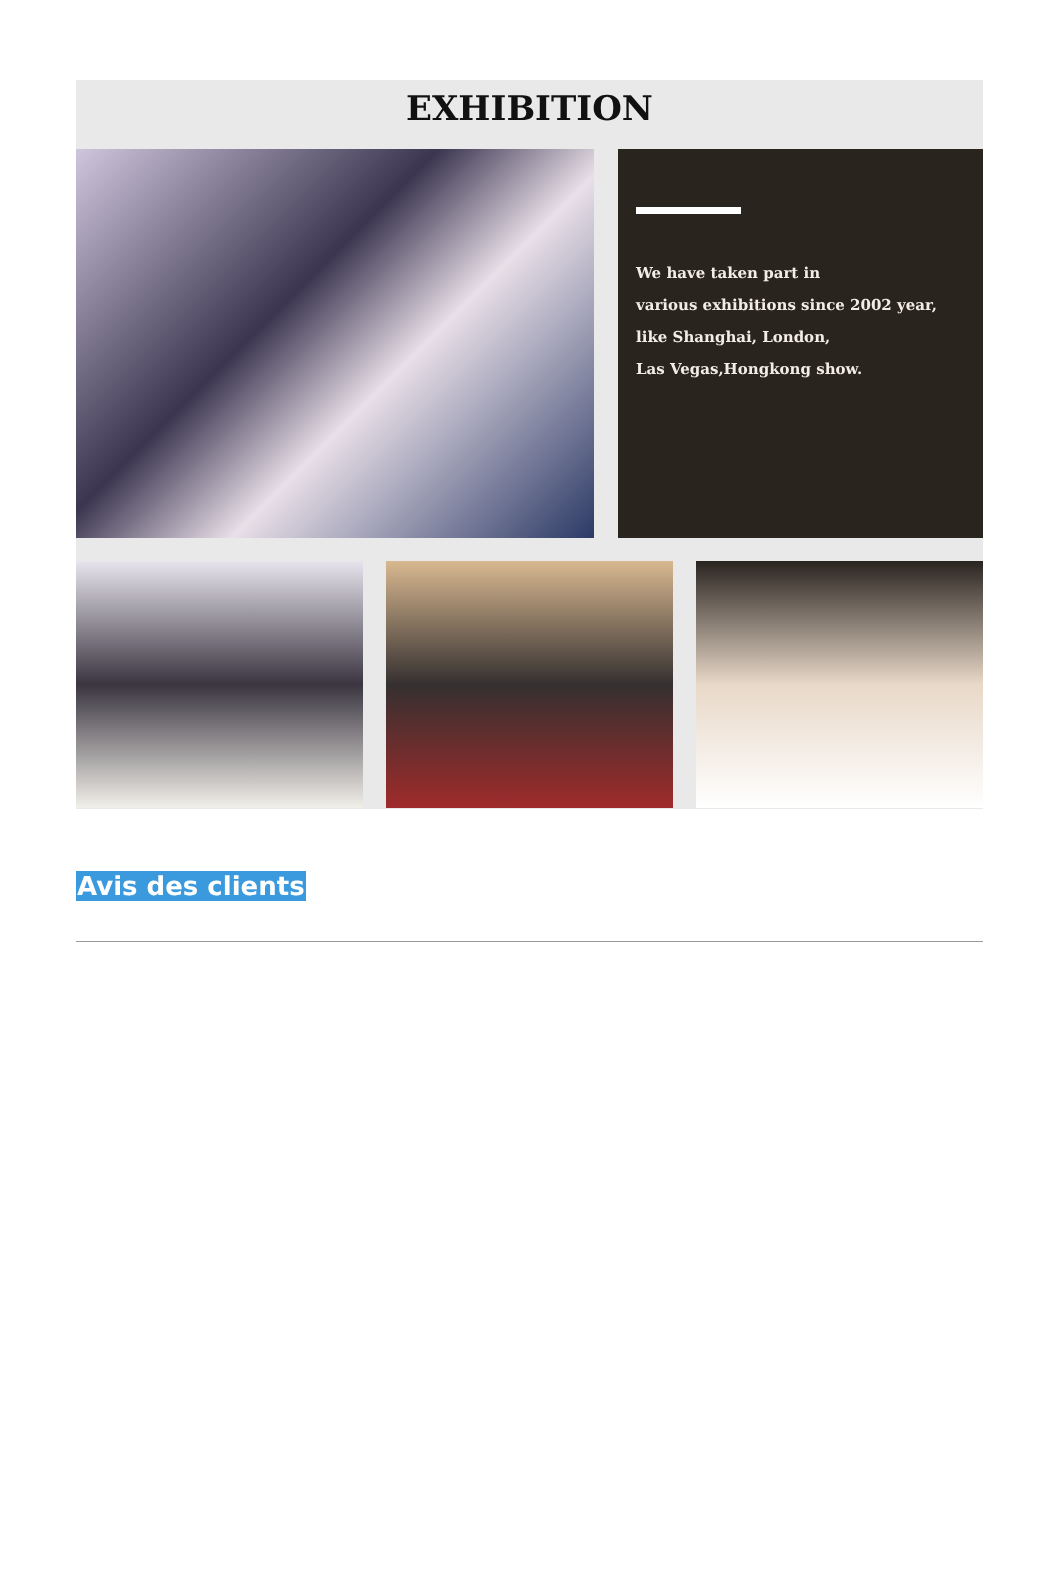EXHIBITION
We have taken part in
various exhibitions since 2002 year,
like Shanghai, London,
Las Vegas,Hongkong show.
Avis des clients